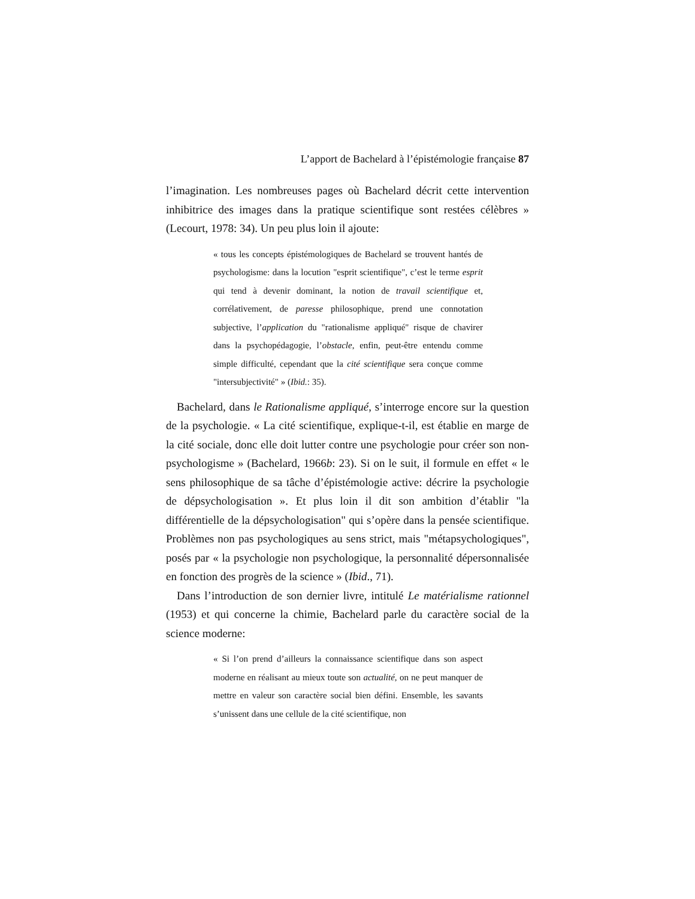L’apport de Bachelard à l’épistémologie française 87
l’imagination. Les nombreuses pages où Bachelard décrit cette intervention inhibitrice des images dans la pratique scientifique sont restées célèbres » (Lecourt, 1978: 34). Un peu plus loin il ajoute:
« tous les concepts épistémologiques de Bachelard se trouvent hantés de psychologisme: dans la locution "esprit scientifique", c’est le terme esprit qui tend à devenir dominant, la notion de travail scientifique et, corrélativement, de paresse philosophique, prend une connotation subjective, l’application du "rationalisme appliqué" risque de chavirer dans la psychopédagogie, l’obstacle, enfin, peut-être entendu comme simple difficulté, cependant que la cité scientifique sera conçue comme "intersubjectivité" » (Ibid.: 35).
Bachelard, dans le Rationalisme appliqué, s’interroge encore sur la question de la psychologie. « La cité scientifique, explique-t-il, est établie en marge de la cité sociale, donc elle doit lutter contre une psychologie pour créer son non-psychologisme » (Bachelard, 1966b: 23). Si on le suit, il formule en effet « le sens philosophique de sa tâche d’épistémologie active: décrire la psychologie de dépsychologisation ». Et plus loin il dit son ambition d’établir "la différentielle de la dépsychologisation" qui s’opère dans la pensée scientifique. Problèmes non pas psychologiques au sens strict, mais "métapsychologiques", posés par « la psychologie non psychologique, la personnalité dépersonnalisée en fonction des progrès de la science » (Ibid., 71).
Dans l’introduction de son dernier livre, intitulé Le matérialisme rationnel (1953) et qui concerne la chimie, Bachelard parle du caractère social de la science moderne:
« Si l’on prend d’ailleurs la connaissance scientifique dans son aspect moderne en réalisant au mieux toute son actualité, on ne peut manquer de mettre en valeur son caractère social bien défini. Ensemble, les savants s’unissent dans une cellule de la cité scientifique, non